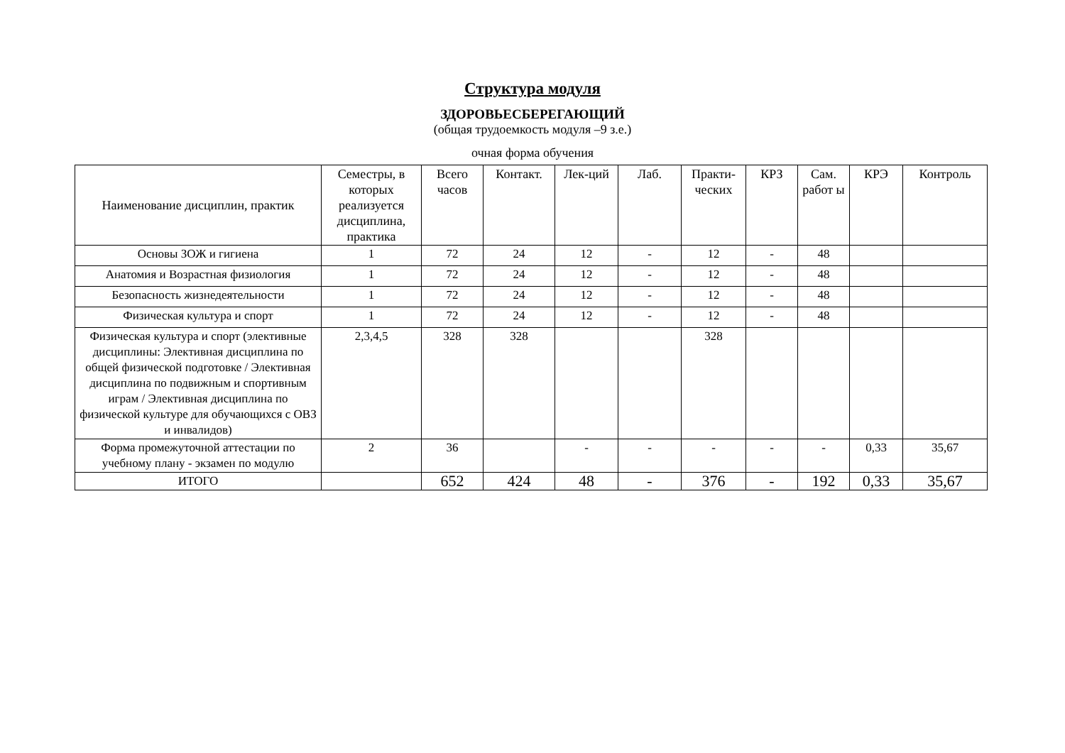Структура модуля
ЗДОРОВЬЕСБЕРЕГАЮЩИЙ
(общая трудоемкость модуля –9 з.е.)
очная форма обучения
| Наименование дисциплин, практик | Семестры, в которых реализуется дисциплина, практика | Всего часов | Контакт. | Лек-ций | Лаб. | Практи-ческих | КРЗ | Сам. работ ы | КРЭ | Контроль |
| --- | --- | --- | --- | --- | --- | --- | --- | --- | --- | --- |
| Основы ЗОЖ и гигиена | 1 | 72 | 24 | 12 | - | 12 | - | 48 | | |
| Анатомия и Возрастная физиология | 1 | 72 | 24 | 12 | - | 12 | - | 48 | | |
| Безопасность жизнедеятельности | 1 | 72 | 24 | 12 | - | 12 | - | 48 | | |
| Физическая культура и спорт | 1 | 72 | 24 | 12 | - | 12 | - | 48 | | |
| Физическая культура и спорт (элективные дисциплины: Элективная дисциплина по общей физической подготовке / Элективная дисциплина по подвижным и спортивным играм / Элективная дисциплина по физической культуре для обучающихся с ОВЗ и инвалидов) | 2,3,4,5 | 328 | 328 | | | 328 | | | | |
| Форма промежуточной аттестации по учебному плану - экзамен по модулю | 2 | 36 | | - | - | - | - | - | 0,33 | 35,67 |
| ИТОГО | | 652 | 424 | 48 | - | 376 | - | 192 | 0,33 | 35,67 |